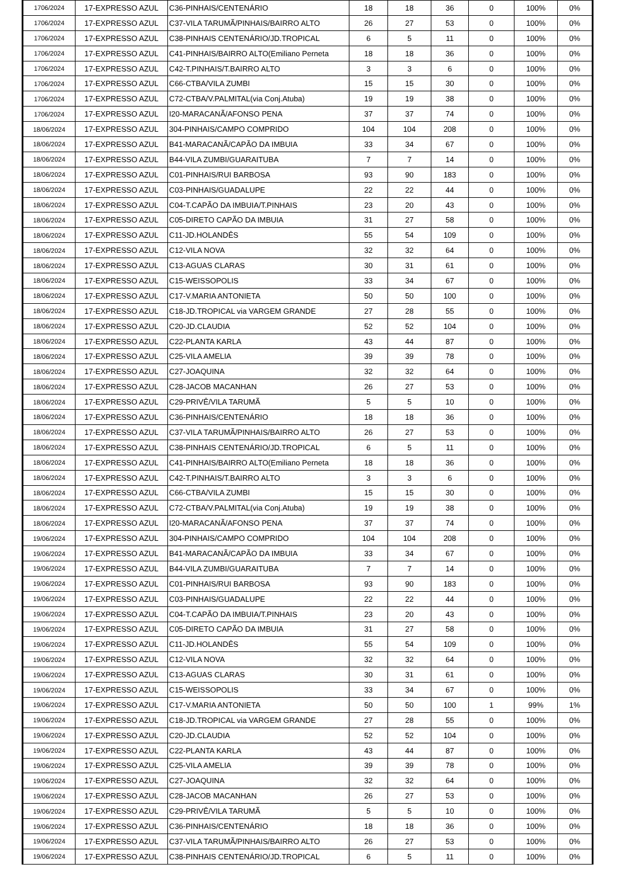| 1706/2024 | 17-EXPRESSO AZUL | C36-PINHAIS/CENTENÁRIO | 18 | 18 | 36 | 0 | 100% | 0% |
| 1706/2024 | 17-EXPRESSO AZUL | C37-VILA TARUMÃ/PINHAIS/BAIRRO ALTO | 26 | 27 | 53 | 0 | 100% | 0% |
| 1706/2024 | 17-EXPRESSO AZUL | C38-PINHAIS CENTENÁRIO/JD.TROPICAL | 6 | 5 | 11 | 0 | 100% | 0% |
| 1706/2024 | 17-EXPRESSO AZUL | C41-PINHAIS/BAIRRO ALTO(Emiliano Perneta | 18 | 18 | 36 | 0 | 100% | 0% |
| 1706/2024 | 17-EXPRESSO AZUL | C42-T.PINHAIS/T.BAIRRO ALTO | 3 | 3 | 6 | 0 | 100% | 0% |
| 1706/2024 | 17-EXPRESSO AZUL | C66-CTBA/VILA ZUMBI | 15 | 15 | 30 | 0 | 100% | 0% |
| 1706/2024 | 17-EXPRESSO AZUL | C72-CTBA/V.PALMITAL(via Conj.Atuba) | 19 | 19 | 38 | 0 | 100% | 0% |
| 1706/2024 | 17-EXPRESSO AZUL | I20-MARACANÃ/AFONSO PENA | 37 | 37 | 74 | 0 | 100% | 0% |
| 18/06/2024 | 17-EXPRESSO AZUL | 304-PINHAIS/CAMPO COMPRIDO | 104 | 104 | 208 | 0 | 100% | 0% |
| 18/06/2024 | 17-EXPRESSO AZUL | B41-MARACANÃ/CAPÃO DA IMBUIA | 33 | 34 | 67 | 0 | 100% | 0% |
| 18/06/2024 | 17-EXPRESSO AZUL | B44-VILA ZUMBI/GUARAITUBA | 7 | 7 | 14 | 0 | 100% | 0% |
| 18/06/2024 | 17-EXPRESSO AZUL | C01-PINHAIS/RUI BARBOSA | 93 | 90 | 183 | 0 | 100% | 0% |
| 18/06/2024 | 17-EXPRESSO AZUL | C03-PINHAIS/GUADALUPE | 22 | 22 | 44 | 0 | 100% | 0% |
| 18/06/2024 | 17-EXPRESSO AZUL | C04-T.CAPÃO DA IMBUIA/T.PINHAIS | 23 | 20 | 43 | 0 | 100% | 0% |
| 18/06/2024 | 17-EXPRESSO AZUL | C05-DIRETO CAPÃO DA IMBUIA | 31 | 27 | 58 | 0 | 100% | 0% |
| 18/06/2024 | 17-EXPRESSO AZUL | C11-JD.HOLANDÊS | 55 | 54 | 109 | 0 | 100% | 0% |
| 18/06/2024 | 17-EXPRESSO AZUL | C12-VILA NOVA | 32 | 32 | 64 | 0 | 100% | 0% |
| 18/06/2024 | 17-EXPRESSO AZUL | C13-AGUAS CLARAS | 30 | 31 | 61 | 0 | 100% | 0% |
| 18/06/2024 | 17-EXPRESSO AZUL | C15-WEISSOPOLIS | 33 | 34 | 67 | 0 | 100% | 0% |
| 18/06/2024 | 17-EXPRESSO AZUL | C17-V.MARIA ANTONIETA | 50 | 50 | 100 | 0 | 100% | 0% |
| 18/06/2024 | 17-EXPRESSO AZUL | C18-JD.TROPICAL via VARGEM GRANDE | 27 | 28 | 55 | 0 | 100% | 0% |
| 18/06/2024 | 17-EXPRESSO AZUL | C20-JD.CLAUDIA | 52 | 52 | 104 | 0 | 100% | 0% |
| 18/06/2024 | 17-EXPRESSO AZUL | C22-PLANTA KARLA | 43 | 44 | 87 | 0 | 100% | 0% |
| 18/06/2024 | 17-EXPRESSO AZUL | C25-VILA AMELIA | 39 | 39 | 78 | 0 | 100% | 0% |
| 18/06/2024 | 17-EXPRESSO AZUL | C27-JOAQUINA | 32 | 32 | 64 | 0 | 100% | 0% |
| 18/06/2024 | 17-EXPRESSO AZUL | C28-JACOB MACANHAN | 26 | 27 | 53 | 0 | 100% | 0% |
| 18/06/2024 | 17-EXPRESSO AZUL | C29-PRIVÊ/VILA TARUMÃ | 5 | 5 | 10 | 0 | 100% | 0% |
| 18/06/2024 | 17-EXPRESSO AZUL | C36-PINHAIS/CENTENÁRIO | 18 | 18 | 36 | 0 | 100% | 0% |
| 18/06/2024 | 17-EXPRESSO AZUL | C37-VILA TARUMÃ/PINHAIS/BAIRRO ALTO | 26 | 27 | 53 | 0 | 100% | 0% |
| 18/06/2024 | 17-EXPRESSO AZUL | C38-PINHAIS CENTENÁRIO/JD.TROPICAL | 6 | 5 | 11 | 0 | 100% | 0% |
| 18/06/2024 | 17-EXPRESSO AZUL | C41-PINHAIS/BAIRRO ALTO(Emiliano Perneta | 18 | 18 | 36 | 0 | 100% | 0% |
| 18/06/2024 | 17-EXPRESSO AZUL | C42-T.PINHAIS/T.BAIRRO ALTO | 3 | 3 | 6 | 0 | 100% | 0% |
| 18/06/2024 | 17-EXPRESSO AZUL | C66-CTBA/VILA ZUMBI | 15 | 15 | 30 | 0 | 100% | 0% |
| 18/06/2024 | 17-EXPRESSO AZUL | C72-CTBA/V.PALMITAL(via Conj.Atuba) | 19 | 19 | 38 | 0 | 100% | 0% |
| 18/06/2024 | 17-EXPRESSO AZUL | I20-MARACANÃ/AFONSO PENA | 37 | 37 | 74 | 0 | 100% | 0% |
| 19/06/2024 | 17-EXPRESSO AZUL | 304-PINHAIS/CAMPO COMPRIDO | 104 | 104 | 208 | 0 | 100% | 0% |
| 19/06/2024 | 17-EXPRESSO AZUL | B41-MARACANÃ/CAPÃO DA IMBUIA | 33 | 34 | 67 | 0 | 100% | 0% |
| 19/06/2024 | 17-EXPRESSO AZUL | B44-VILA ZUMBI/GUARAITUBA | 7 | 7 | 14 | 0 | 100% | 0% |
| 19/06/2024 | 17-EXPRESSO AZUL | C01-PINHAIS/RUI BARBOSA | 93 | 90 | 183 | 0 | 100% | 0% |
| 19/06/2024 | 17-EXPRESSO AZUL | C03-PINHAIS/GUADALUPE | 22 | 22 | 44 | 0 | 100% | 0% |
| 19/06/2024 | 17-EXPRESSO AZUL | C04-T.CAPÃO DA IMBUIA/T.PINHAIS | 23 | 20 | 43 | 0 | 100% | 0% |
| 19/06/2024 | 17-EXPRESSO AZUL | C05-DIRETO CAPÃO DA IMBUIA | 31 | 27 | 58 | 0 | 100% | 0% |
| 19/06/2024 | 17-EXPRESSO AZUL | C11-JD.HOLANDÊS | 55 | 54 | 109 | 0 | 100% | 0% |
| 19/06/2024 | 17-EXPRESSO AZUL | C12-VILA NOVA | 32 | 32 | 64 | 0 | 100% | 0% |
| 19/06/2024 | 17-EXPRESSO AZUL | C13-AGUAS CLARAS | 30 | 31 | 61 | 0 | 100% | 0% |
| 19/06/2024 | 17-EXPRESSO AZUL | C15-WEISSOPOLIS | 33 | 34 | 67 | 0 | 100% | 0% |
| 19/06/2024 | 17-EXPRESSO AZUL | C17-V.MARIA ANTONIETA | 50 | 50 | 100 | 1 | 99% | 1% |
| 19/06/2024 | 17-EXPRESSO AZUL | C18-JD.TROPICAL via VARGEM GRANDE | 27 | 28 | 55 | 0 | 100% | 0% |
| 19/06/2024 | 17-EXPRESSO AZUL | C20-JD.CLAUDIA | 52 | 52 | 104 | 0 | 100% | 0% |
| 19/06/2024 | 17-EXPRESSO AZUL | C22-PLANTA KARLA | 43 | 44 | 87 | 0 | 100% | 0% |
| 19/06/2024 | 17-EXPRESSO AZUL | C25-VILA AMELIA | 39 | 39 | 78 | 0 | 100% | 0% |
| 19/06/2024 | 17-EXPRESSO AZUL | C27-JOAQUINA | 32 | 32 | 64 | 0 | 100% | 0% |
| 19/06/2024 | 17-EXPRESSO AZUL | C28-JACOB MACANHAN | 26 | 27 | 53 | 0 | 100% | 0% |
| 19/06/2024 | 17-EXPRESSO AZUL | C29-PRIVÊ/VILA TARUMÃ | 5 | 5 | 10 | 0 | 100% | 0% |
| 19/06/2024 | 17-EXPRESSO AZUL | C36-PINHAIS/CENTENÁRIO | 18 | 18 | 36 | 0 | 100% | 0% |
| 19/06/2024 | 17-EXPRESSO AZUL | C37-VILA TARUMÃ/PINHAIS/BAIRRO ALTO | 26 | 27 | 53 | 0 | 100% | 0% |
| 19/06/2024 | 17-EXPRESSO AZUL | C38-PINHAIS CENTENÁRIO/JD.TROPICAL | 6 | 5 | 11 | 0 | 100% | 0% |